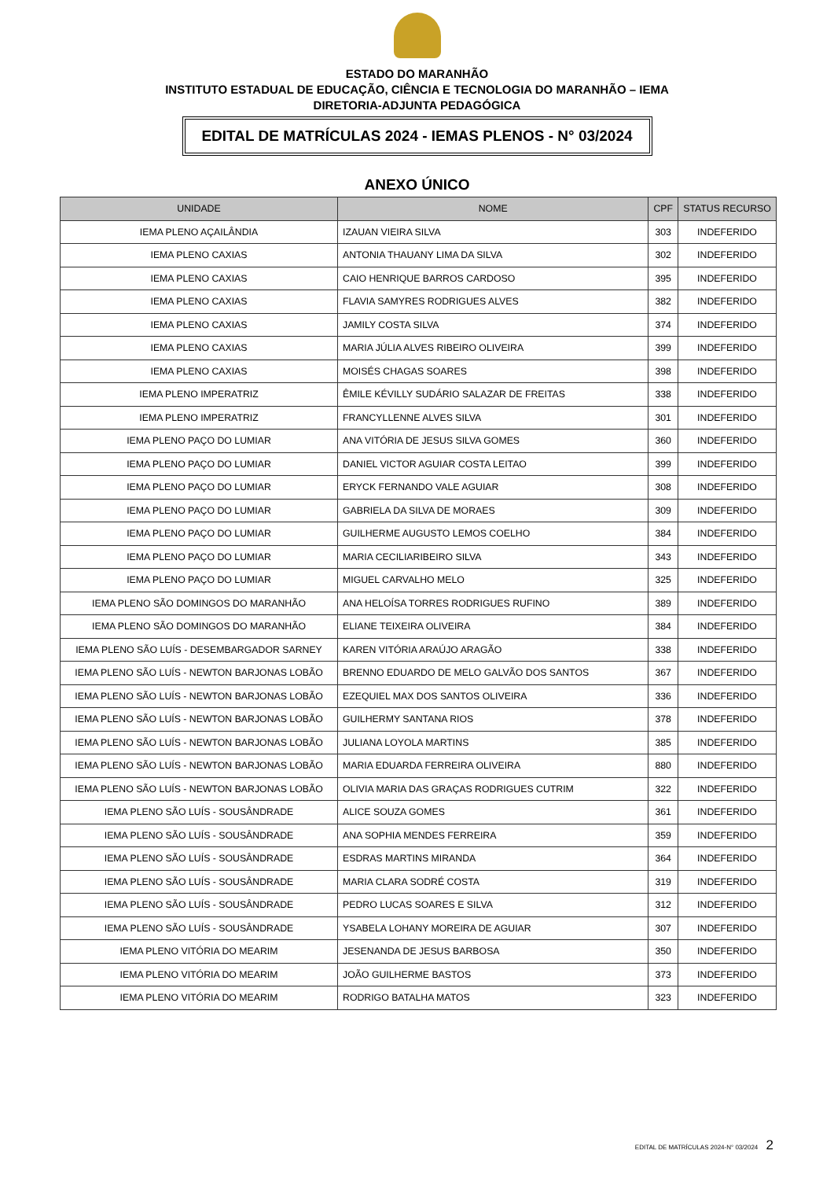ESTADO DO MARANHÃO
INSTITUTO ESTADUAL DE EDUCAÇÃO, CIÊNCIA E TECNOLOGIA DO MARANHÃO – IEMA
DIRETORIA-ADJUNTA PEDAGÓGICA
EDITAL DE MATRÍCULAS 2024 - IEMAS PLENOS - N° 03/2024
ANEXO ÚNICO
| UNIDADE | NOME | CPF | STATUS RECURSO |
| --- | --- | --- | --- |
| IEMA PLENO AÇAILÂNDIA | IZAUAN VIEIRA SILVA | 303 | INDEFERIDO |
| IEMA PLENO CAXIAS | ANTONIA THAUANY LIMA DA SILVA | 302 | INDEFERIDO |
| IEMA PLENO CAXIAS | CAIO HENRIQUE BARROS CARDOSO | 395 | INDEFERIDO |
| IEMA PLENO CAXIAS | FLAVIA SAMYRES RODRIGUES ALVES | 382 | INDEFERIDO |
| IEMA PLENO CAXIAS | JAMILY COSTA SILVA | 374 | INDEFERIDO |
| IEMA PLENO CAXIAS | MARIA JÚLIA ALVES RIBEIRO OLIVEIRA | 399 | INDEFERIDO |
| IEMA PLENO CAXIAS | MOISÉS CHAGAS SOARES | 398 | INDEFERIDO |
| IEMA PLENO IMPERATRIZ | ÊMILE KÉVILLY SUDÁRIO SALAZAR DE FREITAS | 338 | INDEFERIDO |
| IEMA PLENO IMPERATRIZ | FRANCYLLENNE ALVES SILVA | 301 | INDEFERIDO |
| IEMA PLENO PAÇO DO LUMIAR | ANA VITÓRIA DE JESUS SILVA GOMES | 360 | INDEFERIDO |
| IEMA PLENO PAÇO DO LUMIAR | DANIEL VICTOR AGUIAR COSTA LEITAO | 399 | INDEFERIDO |
| IEMA PLENO PAÇO DO LUMIAR | ERYCK FERNANDO VALE AGUIAR | 308 | INDEFERIDO |
| IEMA PLENO PAÇO DO LUMIAR | GABRIELA DA SILVA DE MORAES | 309 | INDEFERIDO |
| IEMA PLENO PAÇO DO LUMIAR | GUILHERME AUGUSTO LEMOS COELHO | 384 | INDEFERIDO |
| IEMA PLENO PAÇO DO LUMIAR | MARIA CECILIARIBEIRO SILVA | 343 | INDEFERIDO |
| IEMA PLENO PAÇO DO LUMIAR | MIGUEL CARVALHO MELO | 325 | INDEFERIDO |
| IEMA PLENO SÃO DOMINGOS DO MARANHÃO | ANA HELOÍSA TORRES RODRIGUES RUFINO | 389 | INDEFERIDO |
| IEMA PLENO SÃO DOMINGOS DO MARANHÃO | ELIANE TEIXEIRA OLIVEIRA | 384 | INDEFERIDO |
| IEMA PLENO SÃO LUÍS - DESEMBARGADOR SARNEY | KAREN VITÓRIA ARAÚJO ARAGÃO | 338 | INDEFERIDO |
| IEMA PLENO SÃO LUÍS - NEWTON BARJONAS LOBÃO | BRENNO EDUARDO DE MELO GALVÃO DOS SANTOS | 367 | INDEFERIDO |
| IEMA PLENO SÃO LUÍS - NEWTON BARJONAS LOBÃO | EZEQUIEL MAX DOS SANTOS OLIVEIRA | 336 | INDEFERIDO |
| IEMA PLENO SÃO LUÍS - NEWTON BARJONAS LOBÃO | GUILHERMY SANTANA RIOS | 378 | INDEFERIDO |
| IEMA PLENO SÃO LUÍS - NEWTON BARJONAS LOBÃO | JULIANA LOYOLA MARTINS | 385 | INDEFERIDO |
| IEMA PLENO SÃO LUÍS - NEWTON BARJONAS LOBÃO | MARIA EDUARDA FERREIRA OLIVEIRA | 880 | INDEFERIDO |
| IEMA PLENO SÃO LUÍS - NEWTON BARJONAS LOBÃO | OLIVIA MARIA DAS GRAÇAS RODRIGUES CUTRIM | 322 | INDEFERIDO |
| IEMA PLENO SÃO LUÍS - SOUSÂNDRADE | ALICE SOUZA GOMES | 361 | INDEFERIDO |
| IEMA PLENO SÃO LUÍS - SOUSÂNDRADE | ANA SOPHIA MENDES FERREIRA | 359 | INDEFERIDO |
| IEMA PLENO SÃO LUÍS - SOUSÂNDRADE | ESDRAS MARTINS MIRANDA | 364 | INDEFERIDO |
| IEMA PLENO SÃO LUÍS - SOUSÂNDRADE | MARIA CLARA SODRÉ COSTA | 319 | INDEFERIDO |
| IEMA PLENO SÃO LUÍS - SOUSÂNDRADE | PEDRO LUCAS SOARES E SILVA | 312 | INDEFERIDO |
| IEMA PLENO SÃO LUÍS - SOUSÂNDRADE | YSABELA LOHANY MOREIRA DE AGUIAR | 307 | INDEFERIDO |
| IEMA PLENO VITÓRIA DO MEARIM | JESENANDA DE JESUS BARBOSA | 350 | INDEFERIDO |
| IEMA PLENO VITÓRIA DO MEARIM | JOÃO GUILHERME BASTOS | 373 | INDEFERIDO |
| IEMA PLENO VITÓRIA DO MEARIM | RODRIGO BATALHA MATOS | 323 | INDEFERIDO |
EDITAL DE MATRÍCULAS 2024-N° 03/2024 2